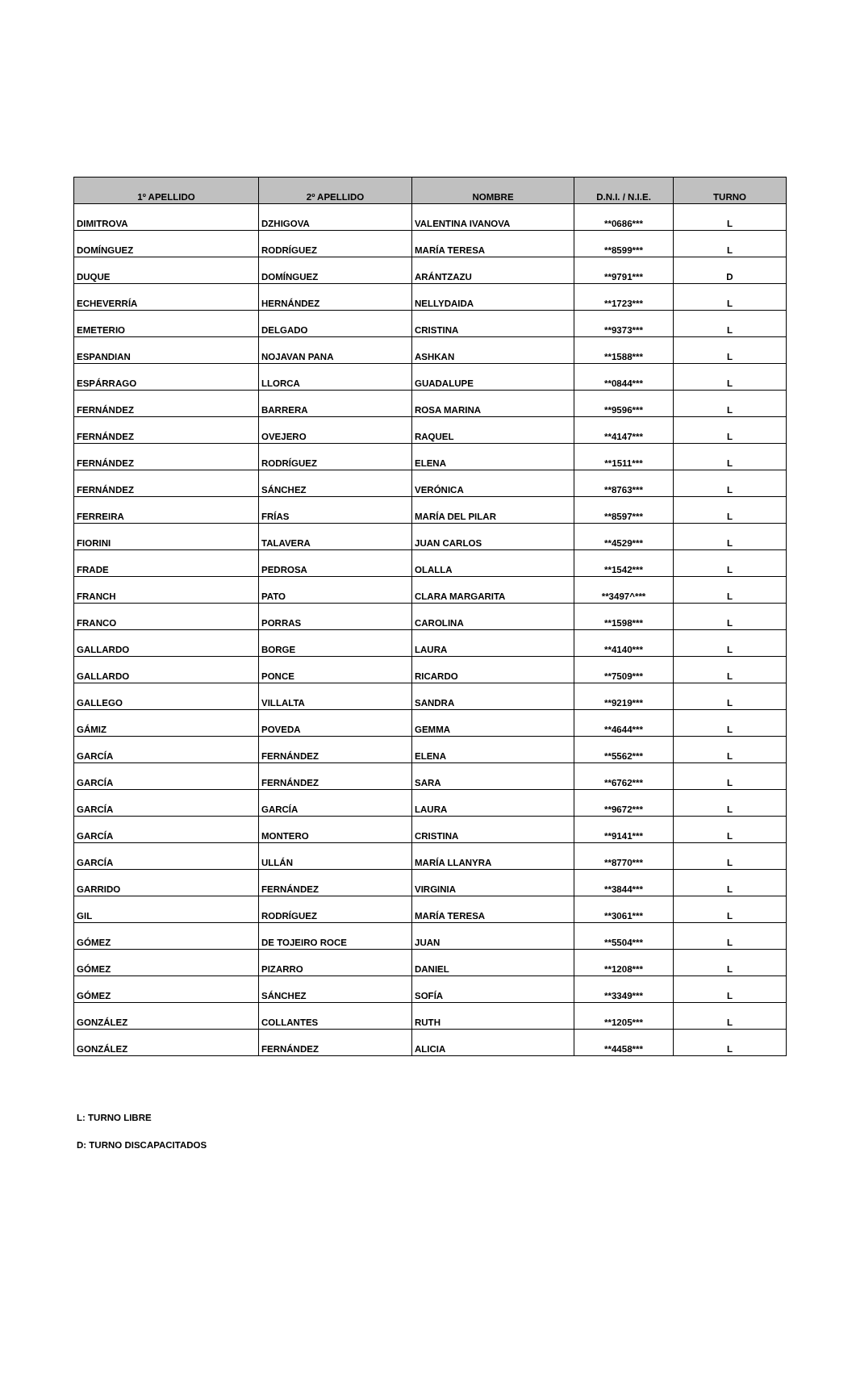| 1º APELLIDO | 2º APELLIDO | NOMBRE | D.N.I. / N.I.E. | TURNO |
| --- | --- | --- | --- | --- |
| DIMITROVA | DZHIGOVA | VALENTINA IVANOVA | **0686*** | L |
| DOMÍNGUEZ | RODRÍGUEZ | MARÍA TERESA | **8599*** | L |
| DUQUE | DOMÍNGUEZ | ARÁNTZAZU | **9791*** | D |
| ECHEVERRÍA | HERNÁNDEZ | NELLYDAIDA | **1723*** | L |
| EMETERIO | DELGADO | CRISTINA | **9373*** | L |
| ESPANDIAN | NOJAVAN PANA | ASHKAN | **1588*** | L |
| ESPÁRRAGO | LLORCA | GUADALUPE | **0844*** | L |
| FERNÁNDEZ | BARRERA | ROSA MARINA | **9596*** | L |
| FERNÁNDEZ | OVEJERO | RAQUEL | **4147*** | L |
| FERNÁNDEZ | RODRÍGUEZ | ELENA | **1511*** | L |
| FERNÁNDEZ | SÁNCHEZ | VERÓNICA | **8763*** | L |
| FERREIRA | FRÍAS | MARÍA DEL PILAR | **8597*** | L |
| FIORINI | TALAVERA | JUAN CARLOS | **4529*** | L |
| FRADE | PEDROSA | OLALLA | **1542*** | L |
| FRANCH | PATO | CLARA MARGARITA | **3497^*** | L |
| FRANCO | PORRAS | CAROLINA | **1598*** | L |
| GALLARDO | BORGE | LAURA | **4140*** | L |
| GALLARDO | PONCE | RICARDO | **7509*** | L |
| GALLEGO | VILLALTA | SANDRA | **9219*** | L |
| GÁMIZ | POVEDA | GEMMA | **4644*** | L |
| GARCÍA | FERNÁNDEZ | ELENA | **5562*** | L |
| GARCÍA | FERNÁNDEZ | SARA | **6762*** | L |
| GARCÍA | GARCÍA | LAURA | **9672*** | L |
| GARCÍA | MONTERO | CRISTINA | **9141*** | L |
| GARCÍA | ULLÁN | MARÍA LLANYRA | **8770*** | L |
| GARRIDO | FERNÁNDEZ | VIRGINIA | **3844*** | L |
| GIL | RODRÍGUEZ | MARÍA TERESA | **3061*** | L |
| GÓMEZ | DE TOJEIRO ROCE | JUAN | **5504*** | L |
| GÓMEZ | PIZARRO | DANIEL | **1208*** | L |
| GÓMEZ | SÁNCHEZ | SOFÍA | **3349*** | L |
| GONZÁLEZ | COLLANTES | RUTH | **1205*** | L |
| GONZÁLEZ | FERNÁNDEZ | ALICIA | **4458*** | L |
L: TURNO LIBRE
D: TURNO DISCAPACITADOS